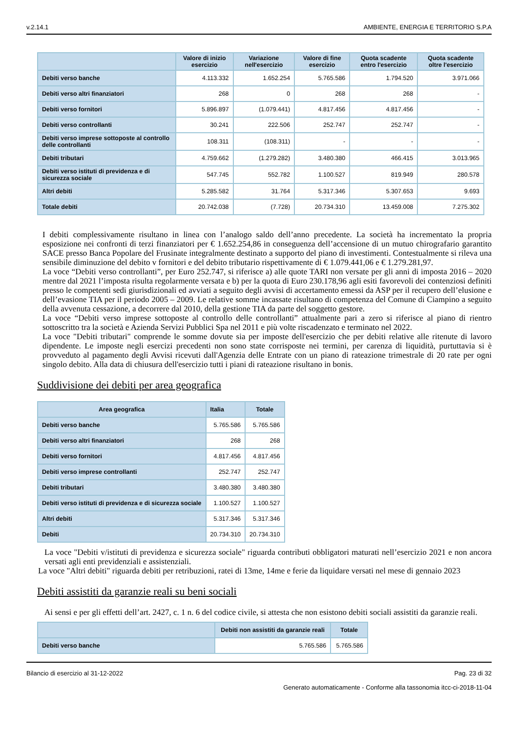v.2.14.1 AMBIENTE, ENERGIA E TERRITORIO S.P.A
| | Valore di inizio esercizio | Variazione nell'esercizio | Valore di fine esercizio | Quota scadente entro l'esercizio | Quota scadente oltre l'esercizio |
| --- | --- | --- | --- | --- | --- |
| Debiti verso banche | 4.113.332 | 1.652.254 | 5.765.586 | 1.794.520 | 3.971.066 |
| Debiti verso altri finanziatori | 268 | 0 | 268 | 268 | - |
| Debiti verso fornitori | 5.896.897 | (1.079.441) | 4.817.456 | 4.817.456 | - |
| Debiti verso controllanti | 30.241 | 222.506 | 252.747 | 252.747 | - |
| Debiti verso imprese sottoposte al controllo delle controllanti | 108.311 | (108.311) | - | - | - |
| Debiti tributari | 4.759.662 | (1.279.282) | 3.480.380 | 466.415 | 3.013.965 |
| Debiti verso istituti di previdenza e di sicurezza sociale | 547.745 | 552.782 | 1.100.527 | 819.949 | 280.578 |
| Altri debiti | 5.285.582 | 31.764 | 5.317.346 | 5.307.653 | 9.693 |
| Totale debiti | 20.742.038 | (7.728) | 20.734.310 | 13.459.008 | 7.275.302 |
I debiti complessivamente risultano in linea con l’analogo saldo dell’anno precedente. La società ha incrementato la propria esposizione nei confronti di terzi finanziatori per € 1.652.254,86 in conseguenza dell’accensione di un mutuo chirografario garantito SACE presso Banca Popolare del Frusinate integralmente destinato a supporto del piano di investimenti. Contestualmente si rileva una sensibile diminuzione del debito v fornitori e del debito tributario rispettivamente di € 1.079.441,06 e € 1.279.281,97.
La voce “Debiti verso controllanti”, per Euro 252.747, si riferisce a) alle quote TARI non versate per gli anni di imposta 2016 – 2020 mentre dal 2021 l’imposta risulta regolarmente versata e b) per la quota di Euro 230.178,96 agli esiti favorevoli dei contenziosi definiti presso le competenti sedi giurisdizionali ed avviati a seguito degli avvisi di accertamento emessi da ASP per il recupero dell’elusione e dell’evasione TIA per il periodo 2005 – 2009. Le relative somme incassate risultano di competenza del Comune di Ciampino a seguito della avvenuta cessazione, a decorrere dal 2010, della gestione TIA da parte del soggetto gestore.
La voce “Debiti verso imprese sottoposte al controllo delle controllanti” attualmente pari a zero si riferisce al piano di rientro sottoscritto tra la società e Azienda Servizi Pubblici Spa nel 2011 e più volte riscadenzato e terminato nel 2022.
La voce "Debiti tributari" comprende le somme dovute sia per imposte dell'esercizio che per debiti relative alle ritenute di lavoro dipendente. Le imposte negli esercizi precedenti non sono state corrisposte nei termini, per carenza di liquidità, purtuttavia si è provveduto al pagamento degli Avvisi ricevuti dall'Agenzia delle Entrate con un piano di rateazione trimestrale di 20 rate per ogni singolo debito. Alla data di chiusura dell'esercizio tutti i piani di rateazione risultano in bonis.
Suddivisione dei debiti per area geografica
| Area geografica | Italia | Totale |
| --- | --- | --- |
| Debiti verso banche | 5.765.586 | 5.765.586 |
| Debiti verso altri finanziatori | 268 | 268 |
| Debiti verso fornitori | 4.817.456 | 4.817.456 |
| Debiti verso imprese controllanti | 252.747 | 252.747 |
| Debiti tributari | 3.480.380 | 3.480.380 |
| Debiti verso istituti di previdenza e di sicurezza sociale | 1.100.527 | 1.100.527 |
| Altri debiti | 5.317.346 | 5.317.346 |
| Debiti | 20.734.310 | 20.734.310 |
La voce "Debiti v/istituti di previdenza e sicurezza sociale" riguarda contributi obbligatori maturati nell’esercizio 2021 e non ancora versati agli enti previdenziali e assistenziali.
La voce "Altri debiti" riguarda debiti per retribuzioni, ratei di 13me, 14me e ferie da liquidare versati nel mese di gennaio 2023
Debiti assistiti da garanzie reali su beni sociali
Ai sensi e per gli effetti dell’art. 2427, c. 1 n. 6 del codice civile, si attesta che non esistono debiti sociali assistiti da garanzie reali.
| | Debiti non assistiti da garanzie reali | Totale |
| --- | --- | --- |
| Debiti verso banche | 5.765.586 | 5.765.586 |
Bilancio di esercizio al 31-12-2022 Pag. 23 di 32
Generato automaticamente - Conforme alla tassonomia itcc-ci-2018-11-04